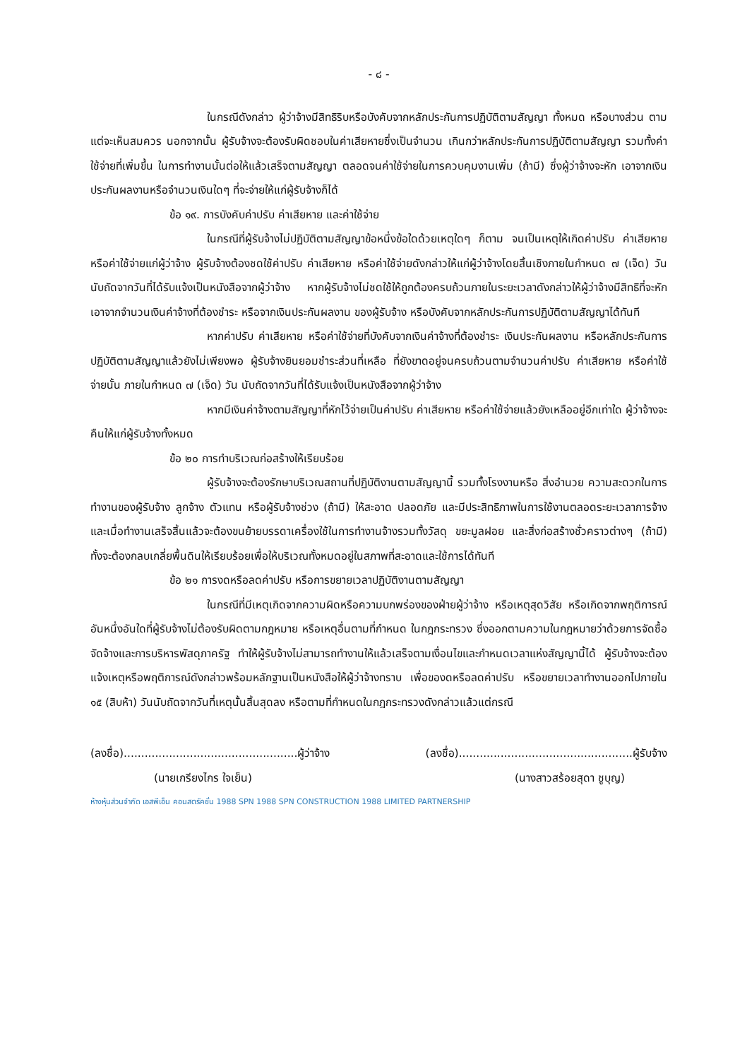- ๘ -
ในกรณีดังกล่าว ผู้ว่าจ้างมีสิทธิริบหรือบังคับจากหลักประกันการปฏิบัติตามสัญญา ทั้งหมด หรือบางส่วน ตามแต่จะเห็นสมควร นอกจากนั้น ผู้รับจ้างจะต้องรับผิดชอบในค่าเสียหายซึ่งเป็นจำนวน เกินกว่าหลักประกันการปฏิบัติตามสัญญา รวมทั้งค่าใช้จ่ายที่เพิ่มขึ้น ในการทำงานนั้นต่อให้แล้วเสร็จตามสัญญา ตลอดจนค่าใช้จ่ายในการควบคุมงานเพิ่ม (ถ้ามี) ซึ่งผู้ว่าจ้างจะหัก เอาจากเงินประกันผลงานหรือจำนวนเงินใดๆ ที่จะจ่ายให้แก่ผู้รับจ้างก็ได้
ข้อ ๑๙. การบังคับค่าปรับ ค่าเสียหาย และค่าใช้จ่าย
ในกรณีที่ผู้รับจ้างไม่ปฏิบัติตามสัญญาข้อหนึ่งข้อใดด้วยเหตุใดๆ ก็ตาม จนเป็นเหตุให้เกิดค่าปรับ ค่าเสียหาย หรือค่าใช้จ่ายแก่ผู้ว่าจ้าง ผู้รับจ้างต้องชดใช้ค่าปรับ ค่าเสียหาย หรือค่าใช้จ่ายดังกล่าวให้แก่ผู้ว่าจ้างโดยสิ้นเชิงภายในกำหนด ๗ (เจ็ด) วัน นับถัดจากวันที่ได้รับแจ้งเป็นหนังสือจากผู้ว่าจ้าง หากผู้รับจ้างไม่ชดใช้ให้ถูกต้องครบถ้วนภายในระยะเวลาดังกล่าวให้ผู้ว่าจ้างมีสิทธิที่จะหักเอาจากจำนวนเงินค่าจ้างที่ต้องชำระ หรือจากเงินประกันผลงาน ของผู้รับจ้าง หรือบังคับจากหลักประกันการปฏิบัติตามสัญญาได้ทันที
หากค่าปรับ ค่าเสียหาย หรือค่าใช้จ่ายที่บังคับจากเงินค่าจ้างที่ต้องชำระ เงินประกันผลงาน หรือหลักประกันการปฏิบัติตามสัญญาแล้วยังไม่เพียงพอ ผู้รับจ้างยินยอมชำระส่วนที่เหลือ ที่ยังขาดอยู่จนครบถ้วนตามจำนวนค่าปรับ ค่าเสียหาย หรือค่าใช้จ่ายนั้น ภายในกำหนด ๗ (เจ็ด) วัน นับถัดจากวันที่ได้รับแจ้งเป็นหนังสือจากผู้ว่าจ้าง
หากมีเงินค่าจ้างตามสัญญาที่หักไว้จ่ายเป็นค่าปรับ ค่าเสียหาย หรือค่าใช้จ่ายแล้วยังเหลืออยู่อีกเท่าใด ผู้ว่าจ้างจะคืนให้แก่ผู้รับจ้างทั้งหมด
ข้อ ๒๐ การทำบริเวณก่อสร้างให้เรียบร้อย
ผู้รับจ้างจะต้องรักษาบริเวณสถานที่ปฏิบัติงานตามสัญญานี้ รวมทั้งโรงงานหรือ สิ่งอำนวย ความสะดวกในการทำงานของผู้รับจ้าง ลูกจ้าง ตัวแทน หรือผู้รับจ้างช่วง (ถ้ามี) ให้สะอาด ปลอดภัย และมีประสิทธิภาพในการใช้งานตลอดระยะเวลาการจ้าง และเมื่อทำงานเสร็จสิ้นแล้วจะต้องขนย้ายบรรดาเครื่องใช้ในการทำงานจ้างรวมทั้งวัสดุ ขยะมูลฝอย และสิ่งก่อสร้างชั่วคราวต่างๆ (ถ้ามี) ทั้งจะต้องกลบเกลี่ยพื้นดินให้เรียบร้อยเพื่อให้บริเวณทั้งหมดอยู่ในสภาพที่สะอาดและใช้การได้ทันที
ข้อ ๒๑ การงดหรือลดค่าปรับ หรือการขยายเวลาปฏิบัติงานตามสัญญา
ในกรณีที่มีเหตุเกิดจากความผิดหรือความบกพร่องของฝ่ายผู้ว่าจ้าง หรือเหตุสุดวิสัย หรือเกิดจากพฤติการณ์อันหนึ่งอันใดที่ผู้รับจ้างไม่ต้องรับผิดตามกฎหมาย หรือเหตุอื่นตามที่กำหนด ในกฎกระทรวง ซึ่งออกตามความในกฎหมายว่าด้วยการจัดซื้อจัดจ้างและการบริหารพัสดุภาครัฐ ทำให้ผู้รับจ้างไม่สามารถทำงานให้แล้วเสร็จตามเงื่อนไขและกำหนดเวลาแห่งสัญญานี้ได้ ผู้รับจ้างจะต้องแจ้งเหตุหรือพฤติการณ์ดังกล่าวพร้อมหลักฐานเป็นหนังสือให้ผู้ว่าจ้างทราบ เพื่อของดหรือลดค่าปรับ หรือขยายเวลาทำงานออกไปภายใน ๑๕ (สิบห้า) วันนับถัดจากวันที่เหตุนั้นสิ้นสุดลง หรือตามที่กำหนดในกฎกระทรวงดังกล่าวแล้วแต่กรณี
(ลงชื่อ)..................................................ผู้ว่าจ้าง (ลงชื่อ)..................................................ผู้รับจ้าง
(นายเกรียงไกร ใจเย็น) (นางสาวสร้อยสุดา ชูบุญ)
ห้างหุ้นส่วนจำกัด เอสพีเอ็น คอนสตรัคชั่น 1988 SPN 1988 SPN CONSTRUCTION 1988 LIMITED PARTNERSHIP